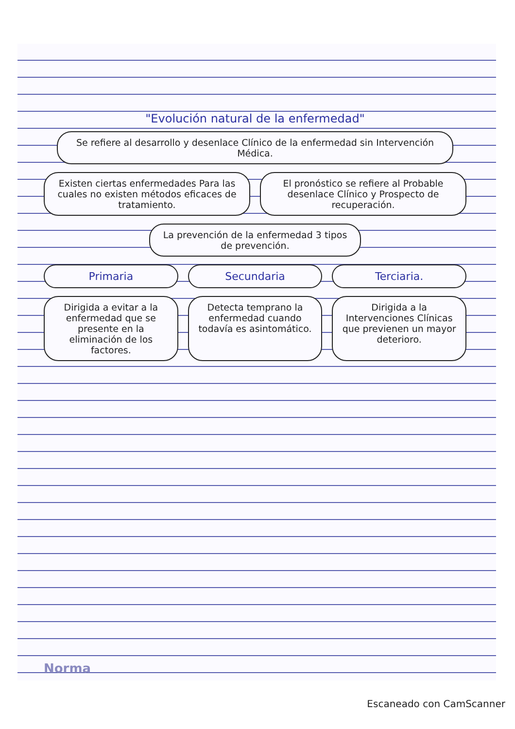"Evolución natural de la enfermedad"
Se refiere al desarrollo y desenlace Clínico de la enfermedad sin Intervención Médica.
Existen ciertas enfermedades Para las cuales no existen métodos eficaces de tratamiento.
El pronóstico se refiere al Probable desenlace Clínico y Prospecto de recuperación.
La prevención de la enfermedad 3 tipos de prevención.
Primaria Secundaria Terciaria.
Dirigida a evitar a la enfermedad que se presente en la eliminación de los factores.
Detecta temprano la enfermedad cuando todavía es asintomático.
Dirigida a la Intervenciones Clínicas que previenen un mayor deterioro.
Norma
Escaneado con CamScanner